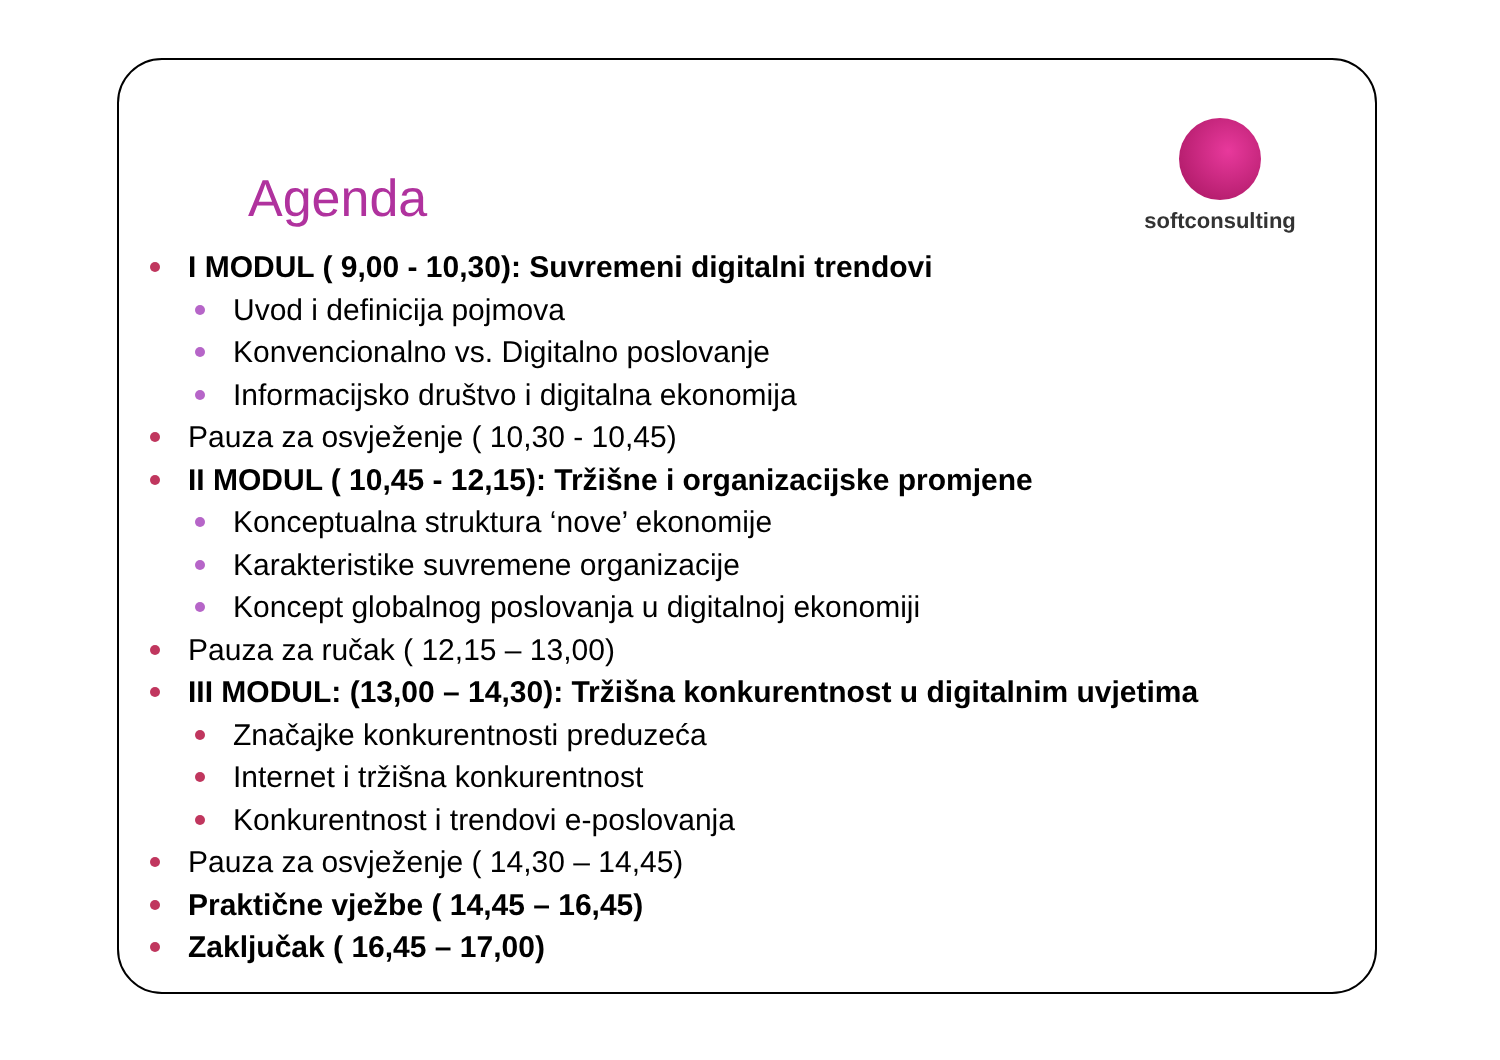Agenda
softconsulting
I MODUL ( 9,00 - 10,30): Suvremeni digitalni trendovi
Uvod i definicija pojmova
Konvencionalno vs. Digitalno poslovanje
Informacijsko društvo i digitalna ekonomija
Pauza za osvježenje ( 10,30 - 10,45)
II MODUL ( 10,45 - 12,15): Tržišne i organizacijske promjene
Konceptualna struktura ‘nove’ ekonomije
Karakteristike suvremene organizacije
Koncept globalnog poslovanja u digitalnoj ekonomiji
Pauza za ručak ( 12,15 – 13,00)
III MODUL: (13,00 – 14,30): Tržišna konkurentnost u digitalnim uvjetima
Značajke konkurentnosti preduzeća
Internet i tržišna konkurentnost
Konkurentnost i trendovi e-poslovanja
Pauza za osvježenje ( 14,30 – 14,45)
Praktične vježbe ( 14,45 – 16,45)
Zaključak ( 16,45 – 17,00)